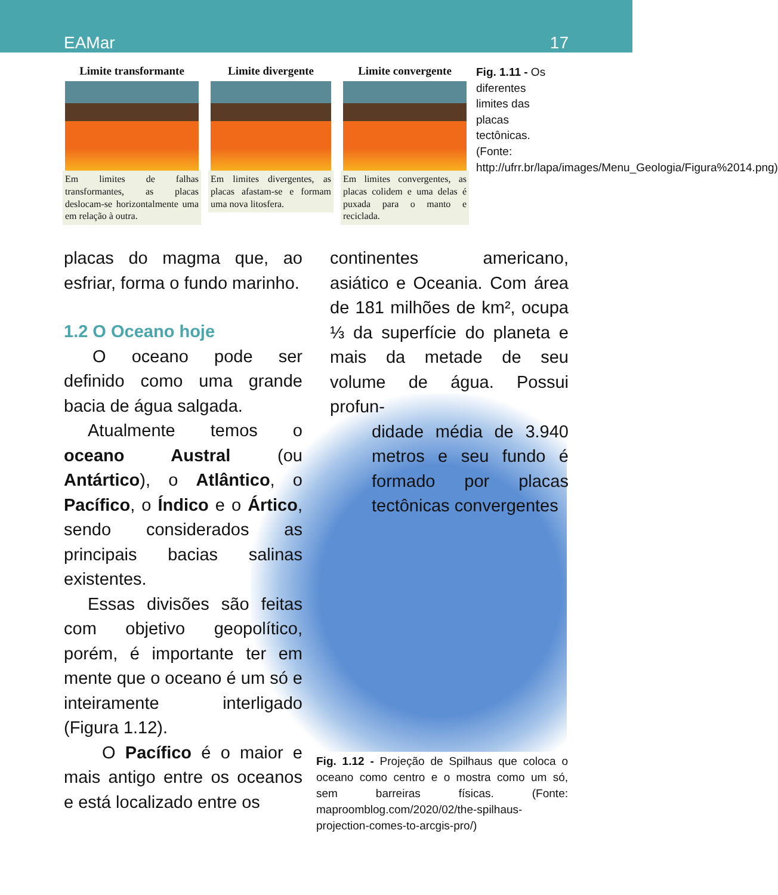EAMar 17
Limite transformante
Em limites de falhas transformantes, as placas deslocam-se horizontalmente uma em relação à outra.
Limite divergente
Em limites divergentes, as placas afastam-se e formam uma nova litosfera.
Limite convergente
Em limites convergentes, as placas colidem e uma delas é puxada para o manto e reciclada.
Fig. 1.11 - Os diferentes limites das placas tectônicas. (Fonte: http://ufrr.br/lapa/images/Menu_Geologia/Figura%2014.png)
placas do magma que, ao esfriar, forma o fundo marinho.
1.2 O Oceano hoje
O oceano pode ser definido como uma grande bacia de água salgada.
Atualmente temos o oceano Austral (ou Antártico), o Atlântico, o Pacífico, o Índico e o Ártico, sendo considerados as principais bacias salinas existentes.
Essas divisões são feitas com objetivo geopolítico, porém, é importante ter em mente que o oceano é um só e inteiramente interligado (Figura 1.12).
O Pacífico é o maior e mais antigo entre os oceanos e está localizado entre os
continentes americano, asiático e Oceania. Com área de 181 milhões de km², ocupa ⅓ da superfície do planeta e mais da metade de seu volume de água. Possui profun-
didade média de 3.940 metros e seu fundo é formado por placas tectônicas convergentes
Fig. 1.12 - Projeção de Spilhaus que coloca o oceano como centro e o mostra como um só, sem barreiras físicas. (Fonte: maproomblog.com/2020/02/the-spilhaus-projection-comes-to-arcgis-pro/)